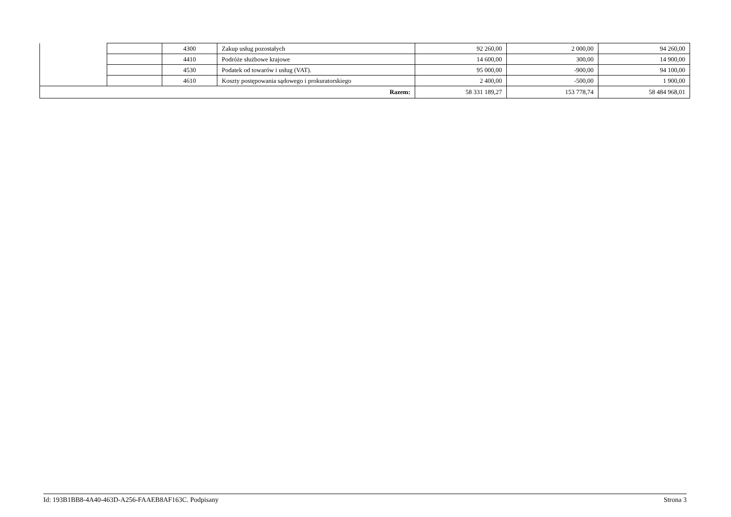| | | 4300 | Zakup usług pozostałych | 92 260,00 | 2 000,00 | 94 260,00 |
| | | 4410 | Podróże służbowe krajowe | 14 600,00 | 300,00 | 14 900,00 |
| | | 4530 | Podatek od towarów i usług (VAT). | 95 000,00 | -900,00 | 94 100,00 |
| | | 4610 | Koszty postępowania sądowego i prokuratorskiego | 2 400,00 | -500,00 | 1 900,00 |
| Razem: | | | | 58 331 189,27 | 153 778,74 | 58 484 968,01 |
Id: 193B1BB8-4A40-463D-A256-FAAEB8AF163C. Podpisany Strona 3